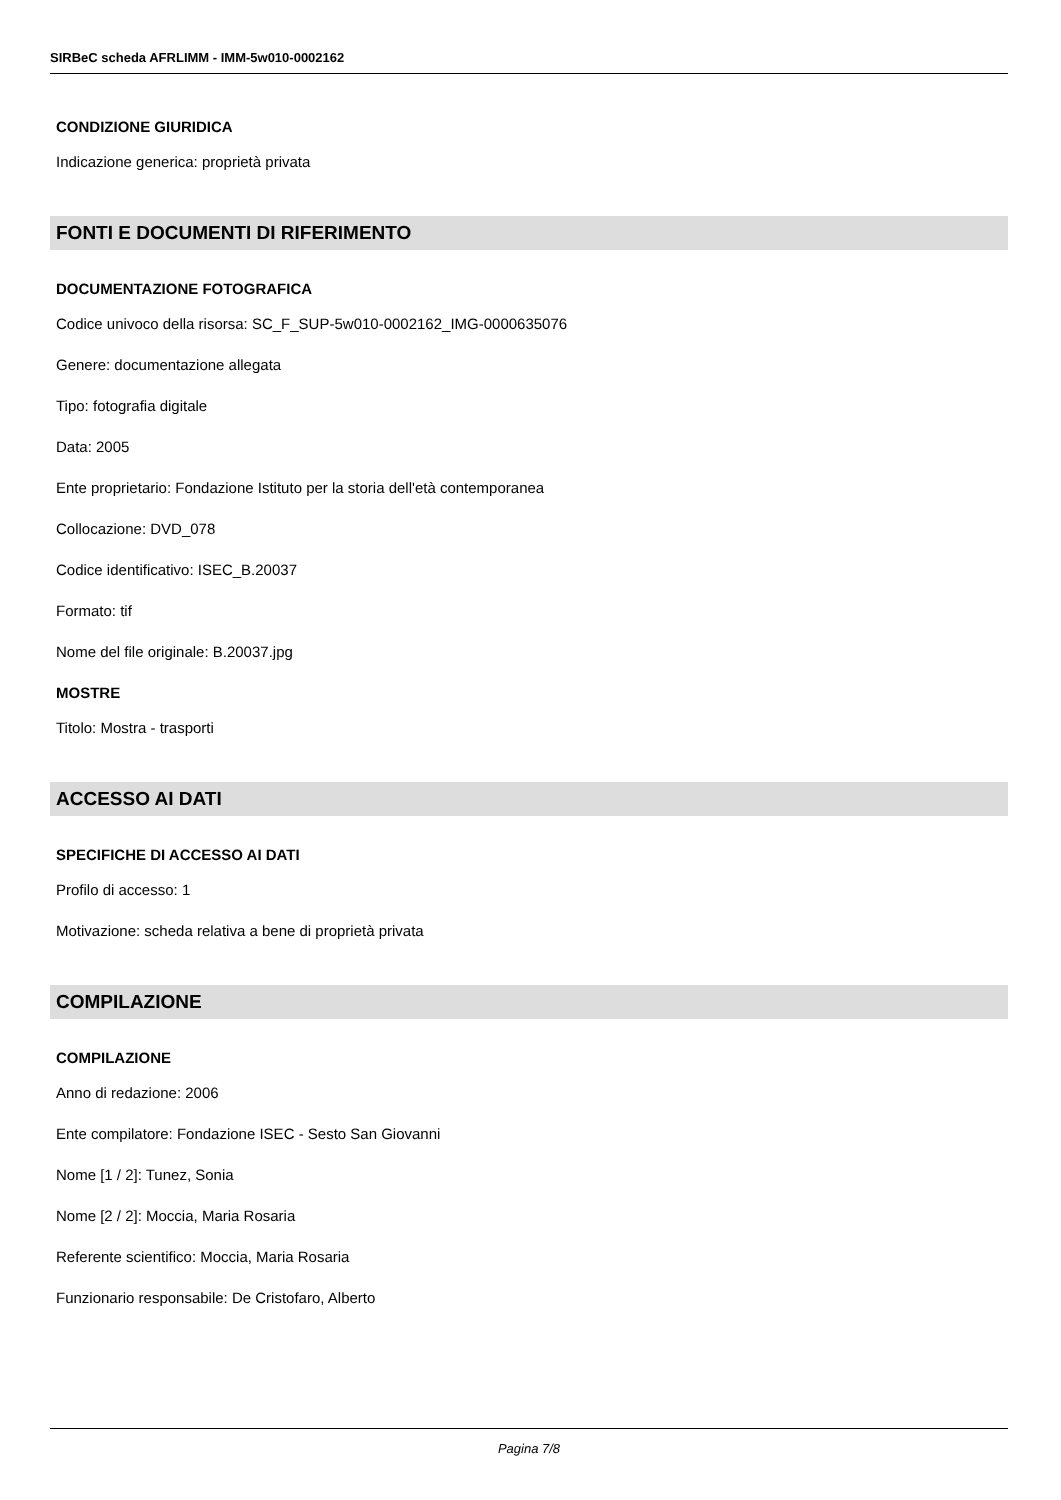SIRBeC scheda AFRLIMM - IMM-5w010-0002162
CONDIZIONE GIURIDICA
Indicazione generica: proprietà privata
FONTI E DOCUMENTI DI RIFERIMENTO
DOCUMENTAZIONE FOTOGRAFICA
Codice univoco della risorsa: SC_F_SUP-5w010-0002162_IMG-0000635076
Genere: documentazione allegata
Tipo: fotografia digitale
Data: 2005
Ente proprietario: Fondazione Istituto per la storia dell'età contemporanea
Collocazione: DVD_078
Codice identificativo: ISEC_B.20037
Formato: tif
Nome del file originale: B.20037.jpg
MOSTRE
Titolo: Mostra - trasporti
ACCESSO AI DATI
SPECIFICHE DI ACCESSO AI DATI
Profilo di accesso: 1
Motivazione: scheda relativa a bene di proprietà privata
COMPILAZIONE
COMPILAZIONE
Anno di redazione: 2006
Ente compilatore: Fondazione ISEC - Sesto San Giovanni
Nome [1 / 2]: Tunez, Sonia
Nome [2 / 2]: Moccia, Maria Rosaria
Referente scientifico: Moccia, Maria Rosaria
Funzionario responsabile: De Cristofaro, Alberto
Pagina 7/8